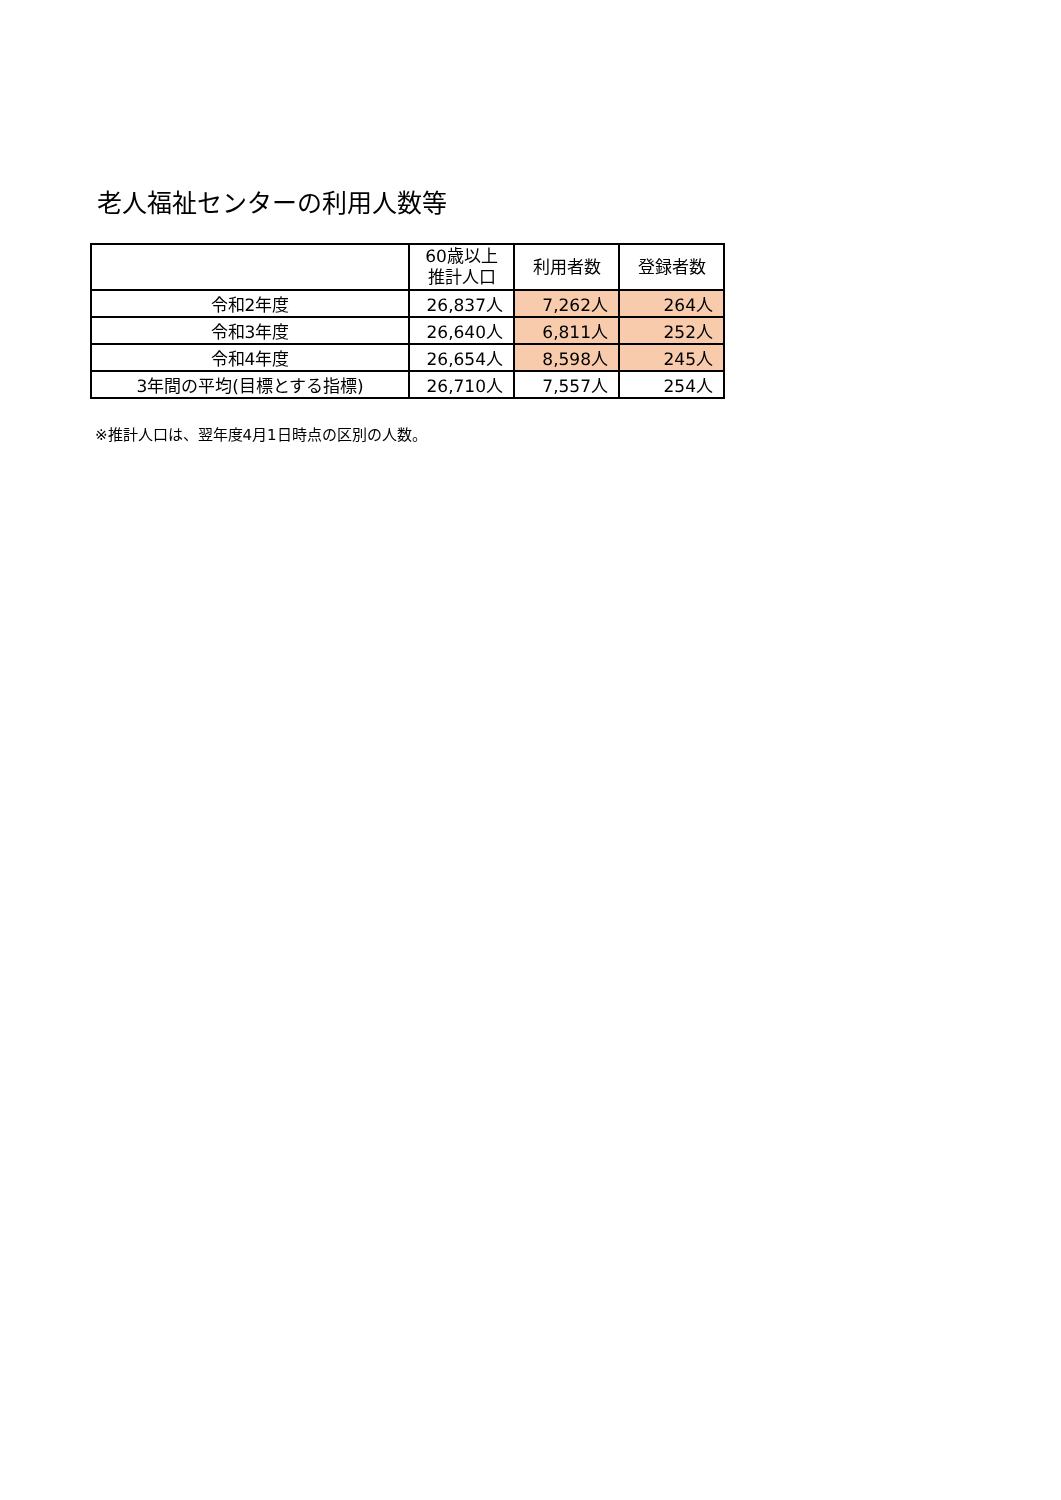老人福祉センターの利用人数等
| | 60歳以上 推計人口 | 利用者数 | 登録者数 |
| --- | --- | --- | --- |
| 令和2年度 | 26,837人 | 7,262人 | 264人 |
| 令和3年度 | 26,640人 | 6,811人 | 252人 |
| 令和4年度 | 26,654人 | 8,598人 | 245人 |
| 3年間の平均(目標とする指標) | 26,710人 | 7,557人 | 254人 |
※推計人口は、翌年度4月1日時点の区別の人数。